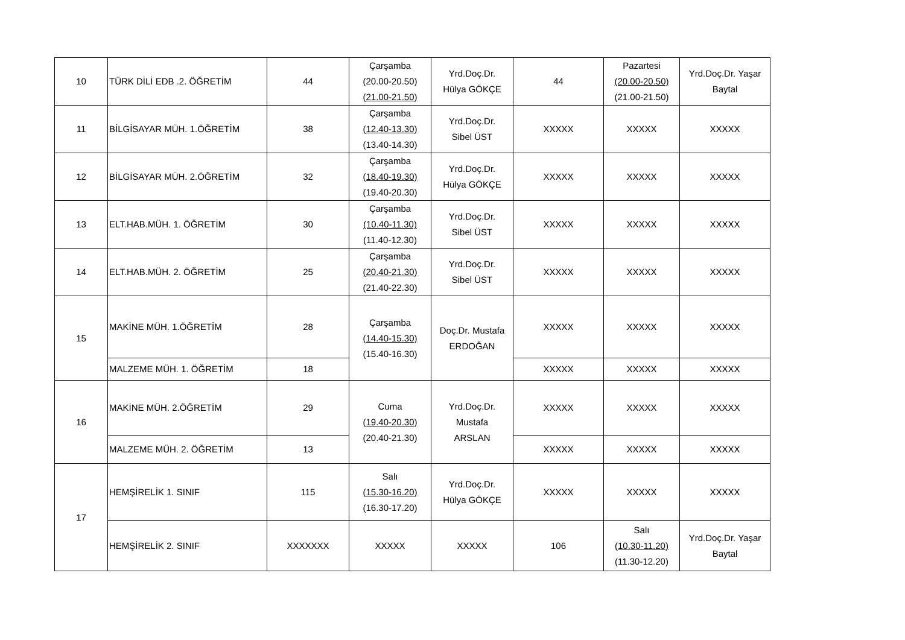| 10 | TÜRK DİLİ EDB .2. ÖĞRETİM | 44 | Çarşamba (20.00-20.50) (21.00-21.50) | Yrd.Doç.Dr. Hülya GÖKÇE | 44 | Pazartesi (20.00-20.50) (21.00-21.50) | Yrd.Doç.Dr. Yaşar Baytal |
| 11 | BİLGİSAYAR MÜH. 1.ÖĞRETİM | 38 | Çarşamba (12.40-13.30) (13.40-14.30) | Yrd.Doç.Dr. Sibel ÜST | XXXXX | XXXXX | XXXXX |
| 12 | BİLGİSAYAR MÜH. 2.ÖĞRETİM | 32 | Çarşamba (18.40-19.30) (19.40-20.30) | Yrd.Doç.Dr. Hülya GÖKÇE | XXXXX | XXXXX | XXXXX |
| 13 | ELT.HAB.MÜH. 1. ÖĞRETİM | 30 | Çarşamba (10.40-11.30) (11.40-12.30) | Yrd.Doç.Dr. Sibel ÜST | XXXXX | XXXXX | XXXXX |
| 14 | ELT.HAB.MÜH. 2. ÖĞRETİM | 25 | Çarşamba (20.40-21.30) (21.40-22.30) | Yrd.Doç.Dr. Sibel ÜST | XXXXX | XXXXX | XXXXX |
| 15 | MAKİNE MÜH. 1.ÖĞRETİM | 28 | Çarşamba (14.40-15.30) (15.40-16.30) | Doç.Dr. Mustafa ERDOĞAN | XXXXX | XXXXX | XXXXX |
| | MALZEME MÜH. 1. ÖĞRETİM | 18 | | | XXXXX | XXXXX | XXXXX |
| 16 | MAKİNE MÜH. 2.ÖĞRETİM | 29 | Cuma (19.40-20.30) (20.40-21.30) | Yrd.Doç.Dr. Mustafa ARSLAN | XXXXX | XXXXX | XXXXX |
| | MALZEME MÜH. 2. ÖĞRETİM | 13 | | | XXXXX | XXXXX | XXXXX |
| 17 | HEMŞİRELİK 1. SINIF | 115 | Salı (15.30-16.20) (16.30-17.20) | Yrd.Doç.Dr. Hülya GÖKÇE | XXXXX | XXXXX | XXXXX |
| | HEMŞİRELİK 2. SINIF | XXXXXXX | XXXXX | XXXXX | 106 | Salı (10.30-11.20) (11.30-12.20) | Yrd.Doç.Dr. Yaşar Baytal |